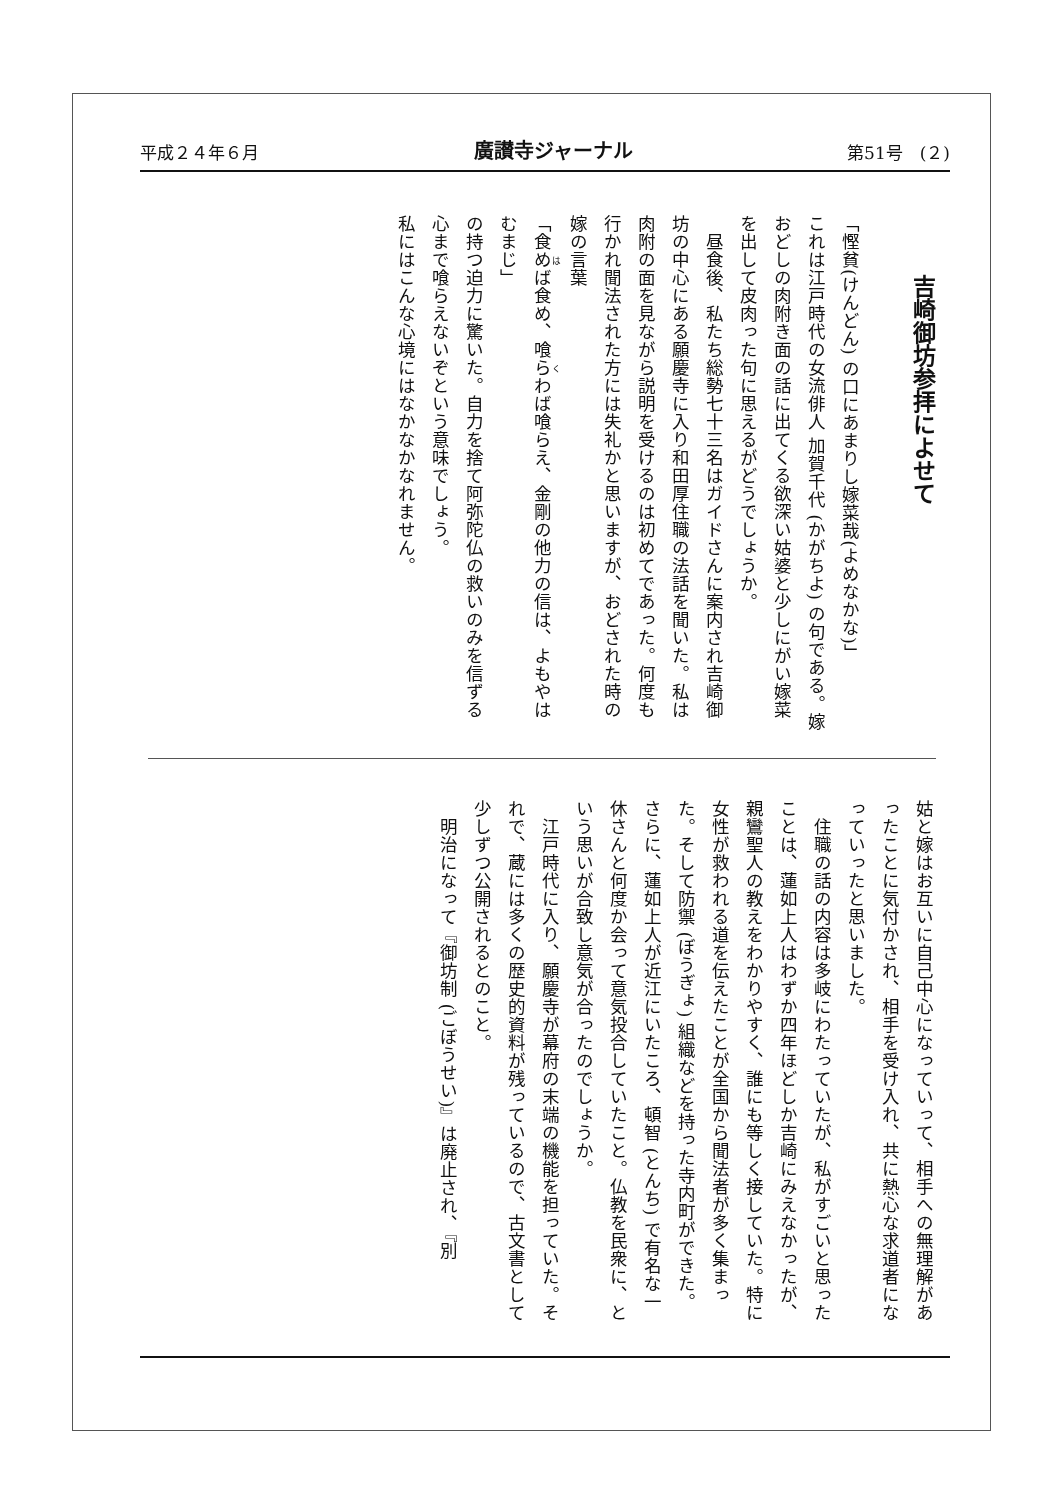平成２４年６月 廣讃寺ジャーナル 第51号　(２)
吉崎御坊参拝によせて
「慳貧(けんどん) の口にあまりし嫁菜哉(よめなかな)」
これは江戸時代の女流俳人 加賀千代 (かがちよ) の句である。嫁おどしの肉附き面の話に出てくる欲深い姑婆と少しにがい嫁菜を出して皮肉った句に思えるがどうでしょうか。
　昼食後、私たち総勢七十三名はガイドさんに案内され吉崎御坊の中心にある願慶寺に入り和田厚住職の法話を聞いた。私は肉附の面を見ながら説明を受けるのは初めてであった。何度も行かれ聞法された方には失礼かと思いますが、おどされた時の嫁の言葉
「食めば食め、喰らわば喰らえ、金剛の他力の信は、よもやはむまじ」
の持つ迫力に驚いた。自力を捨て阿弥陀仏の救いのみを信ずる心まで喰らえないぞという意味でしょう。
私にはこんな心境にはなかなかなれません。
姑と嫁はお互いに自己中心になっていって、相手への無理解があったことに気付かされ、相手を受け入れ、共に熱心な求道者になっていったと思いました。
　住職の話の内容は多岐にわたっていたが、私がすごいと思ったことは、蓮如上人はわずか四年ほどしか吉崎にみえなかったが、親鸞聖人の教えをわかりやすく、誰にも等しく接していた。特に女性が救われる道を伝えたことが全国から聞法者が多く集まった。そして防禦 (ぼうぎょ) 組織などを持った寺内町ができた。さらに、蓮如上人が近江にいたころ、頓智 (とんち) で有名な一休さんと何度か会って意気投合していたこと。仏教を民衆に、という思いが合致し意気が合ったのでしょうか。
　江戸時代に入り、願慶寺が幕府の末端の機能を担っていた。それで、蔵には多くの歴史的資料が残っているので、古文書として少しずつ公開されるとのこと。
　明治になって『御坊制 (ごぼうせい)』は廃止され、『別